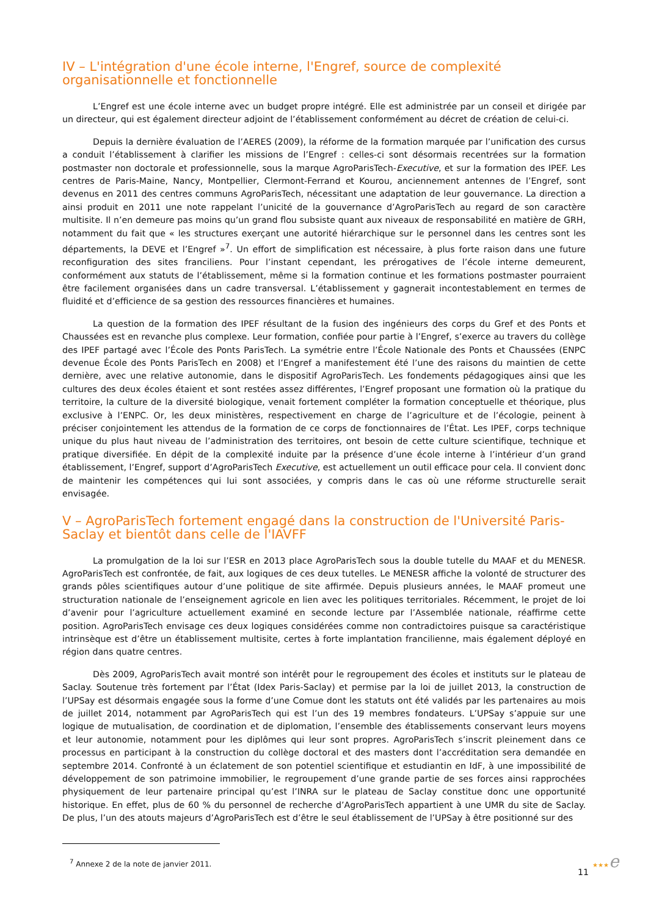IV – L'intégration d'une école interne, l'Engref, source de complexité organisationnelle et fonctionnelle
L’Engref est une école interne avec un budget propre intégré. Elle est administrée par un conseil et dirigée par un directeur, qui est également directeur adjoint de l’établissement conformément au décret de création de celui-ci.
Depuis la dernière évaluation de l’AERES (2009), la réforme de la formation marquée par l’unification des cursus a conduit l’établissement à clarifier les missions de l’Engref : celles-ci sont désormais recentrées sur la formation postmaster non doctorale et professionnelle, sous la marque AgroParisTech-Executive, et sur la formation des IPEF. Les centres de Paris-Maine, Nancy, Montpellier, Clermont-Ferrand et Kourou, anciennement antennes de l’Engref, sont devenus en 2011 des centres communs AgroParisTech, nécessitant une adaptation de leur gouvernance. La direction a ainsi produit en 2011 une note rappelant l’unicité de la gouvernance d’AgroParisTech au regard de son caractère multisite. Il n’en demeure pas moins qu’un grand flou subsiste quant aux niveaux de responsabilité en matière de GRH, notamment du fait que « les structures exerçant une autorité hiérarchique sur le personnel dans les centres sont les départements, la DEVE et l’Engref »<sup>7</sup>. Un effort de simplification est nécessaire, à plus forte raison dans une future reconfiguration des sites franciliens. Pour l’instant cependant, les prérogatives de l’école interne demeurent, conformément aux statuts de l’établissement, même si la formation continue et les formations postmaster pourraient être facilement organisées dans un cadre transversal. L’établissement y gagnerait incontestablement en termes de fluidité et d’efficience de sa gestion des ressources financières et humaines.
La question de la formation des IPEF résultant de la fusion des ingénieurs des corps du Gref et des Ponts et Chaussées est en revanche plus complexe. Leur formation, confiée pour partie à l’Engref, s’exerce au travers du collège des IPEF partagé avec l’École des Ponts ParisTech. La symétrie entre l’École Nationale des Ponts et Chaussées (ENPC devenue École des Ponts ParisTech en 2008) et l’Engref a manifestement été l’une des raisons du maintien de cette dernière, avec une relative autonomie, dans le dispositif AgroParisTech. Les fondements pédagogiques ainsi que les cultures des deux écoles étaient et sont restées assez différentes, l’Engref proposant une formation où la pratique du territoire, la culture de la diversité biologique, venait fortement compléter la formation conceptuelle et théorique, plus exclusive à l’ENPC. Or, les deux ministères, respectivement en charge de l’agriculture et de l’écologie, peinent à préciser conjointement les attendus de la formation de ce corps de fonctionnaires de l’État. Les IPEF, corps technique unique du plus haut niveau de l’administration des territoires, ont besoin de cette culture scientifique, technique et pratique diversifiée. En dépit de la complexité induite par la présence d’une école interne à l’intérieur d’un grand établissement, l’Engref, support d’AgroParisTech Executive, est actuellement un outil efficace pour cela. Il convient donc de maintenir les compétences qui lui sont associées, y compris dans le cas où une réforme structurelle serait envisagée.
V – AgroParisTech fortement engagé dans la construction de l'Université Paris-Saclay et bientôt dans celle de l'IAVFF
La promulgation de la loi sur l’ESR en 2013 place AgroParisTech sous la double tutelle du MAAF et du MENESR. AgroParisTech est confrontée, de fait, aux logiques de ces deux tutelles. Le MENESR affiche la volonté de structurer des grands pôles scientifiques autour d’une politique de site affirmée. Depuis plusieurs années, le MAAF promeut une structuration nationale de l’enseignement agricole en lien avec les politiques territoriales. Récemment, le projet de loi d’avenir pour l’agriculture actuellement examiné en seconde lecture par l’Assemblée nationale, réaffirme cette position. AgroParisTech envisage ces deux logiques considérées comme non contradictoires puisque sa caractéristique intrinsèque est d’être un établissement multisite, certes à forte implantation francilienne, mais également déployé en région dans quatre centres.
Dès 2009, AgroParisTech avait montré son intérêt pour le regroupement des écoles et instituts sur le plateau de Saclay. Soutenue très fortement par l’État (Idex Paris-Saclay) et permise par la loi de juillet 2013, la construction de l’UPSay est désormais engagée sous la forme d’une Comue dont les statuts ont été validés par les partenaires au mois de juillet 2014, notamment par AgroParisTech qui est l’un des 19 membres fondateurs. L’UPSay s’appuie sur une logique de mutualisation, de coordination et de diplomation, l’ensemble des établissements conservant leurs moyens et leur autonomie, notamment pour les diplômes qui leur sont propres. AgroParisTech s’inscrit pleinement dans ce processus en participant à la construction du collège doctoral et des masters dont l’accréditation sera demandée en septembre 2014. Confronté à un éclatement de son potentiel scientifique et estudiantin en IdF, à une impossibilité de développement de son patrimoine immobilier, le regroupement d’une grande partie de ses forces ainsi rapprochées physiquement de leur partenaire principal qu’est l’INRA sur le plateau de Saclay constitue donc une opportunité historique. En effet, plus de 60 % du personnel de recherche d’AgroParisTech appartient à une UMR du site de Saclay. De plus, l’un des atouts majeurs d’AgroParisTech est d’être le seul établissement de l’UPSay à être positionné sur des
<sup>7</sup> Annexe 2 de la note de janvier 2011.
11 ★★★e